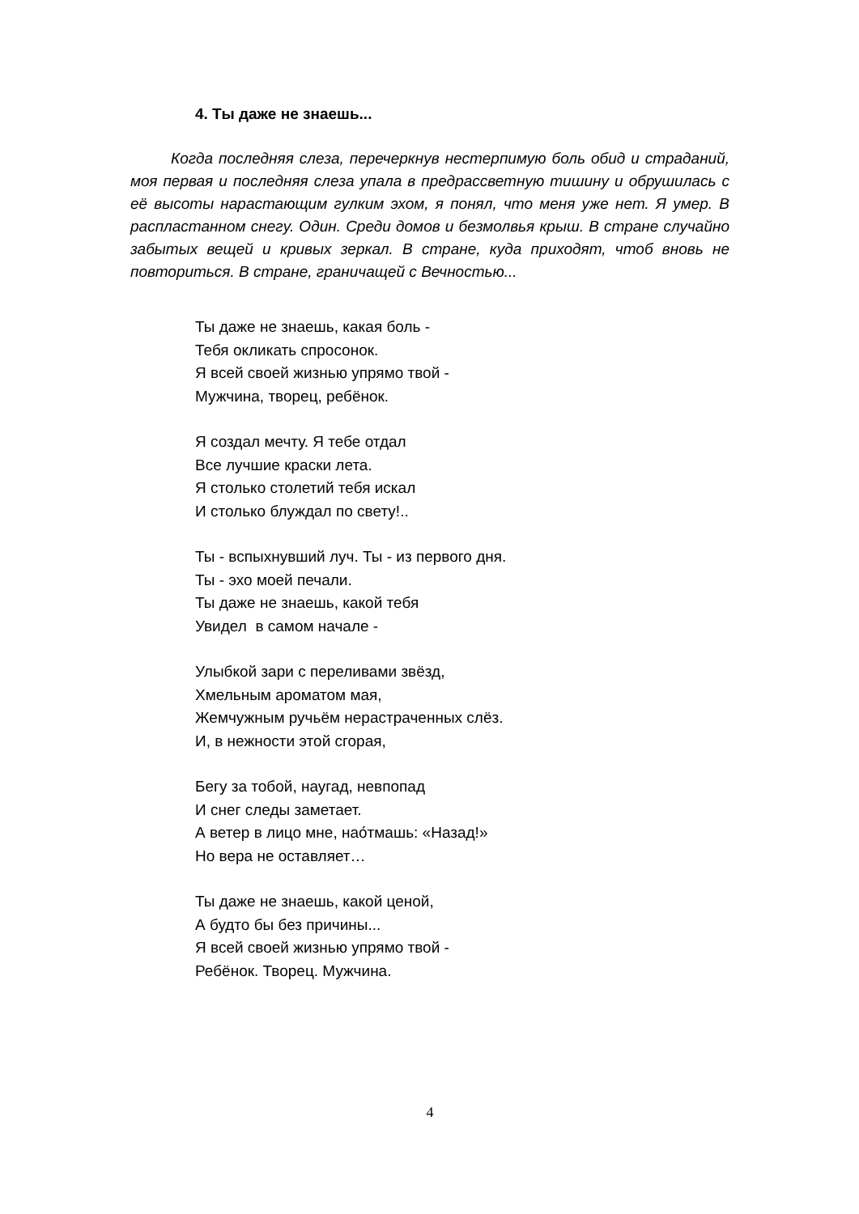4. Ты даже не знаешь...
Когда последняя слеза, перечеркнув нестерпимую боль обид и страданий, моя первая и последняя слеза упала в предрассветную тишину и обрушилась с её высоты нарастающим гулким эхом, я понял, что меня уже нет. Я умер. В распластанном снегу. Один. Среди домов и безмолвья крыш. В стране случайно забытых вещей и кривых зеркал. В стране, куда приходят, чтоб вновь не повториться. В стране, граничащей с Вечностью...
Ты даже не знаешь, какая боль -
Тебя окликать спросонок.
Я всей своей жизнью упрямо твой -
Мужчина, творец, ребёнок.
Я создал мечту. Я тебе отдал
Все лучшие краски лета.
Я столько столетий тебя искал
И столько блуждал по свету!..
Ты - вспыхнувший луч. Ты - из первого дня.
Ты - эхо моей печали.
Ты даже не знаешь, какой тебя
Увидел в самом начале -
Улыбкой зари с переливами звёзд,
Хмельным ароматом мая,
Жемчужным ручьём нерастраченных слёз.
И, в нежности этой сгорая,
Бегу за тобой, наугад, невпопад
И снег следы заметает.
А ветер в лицо мне, нао́тмашь: «Назад!»
Но вера не оставляет…
Ты даже не знаешь, какой ценой,
А будто бы без причины...
Я всей своей жизнью упрямо твой -
Ребёнок. Творец. Мужчина.
4